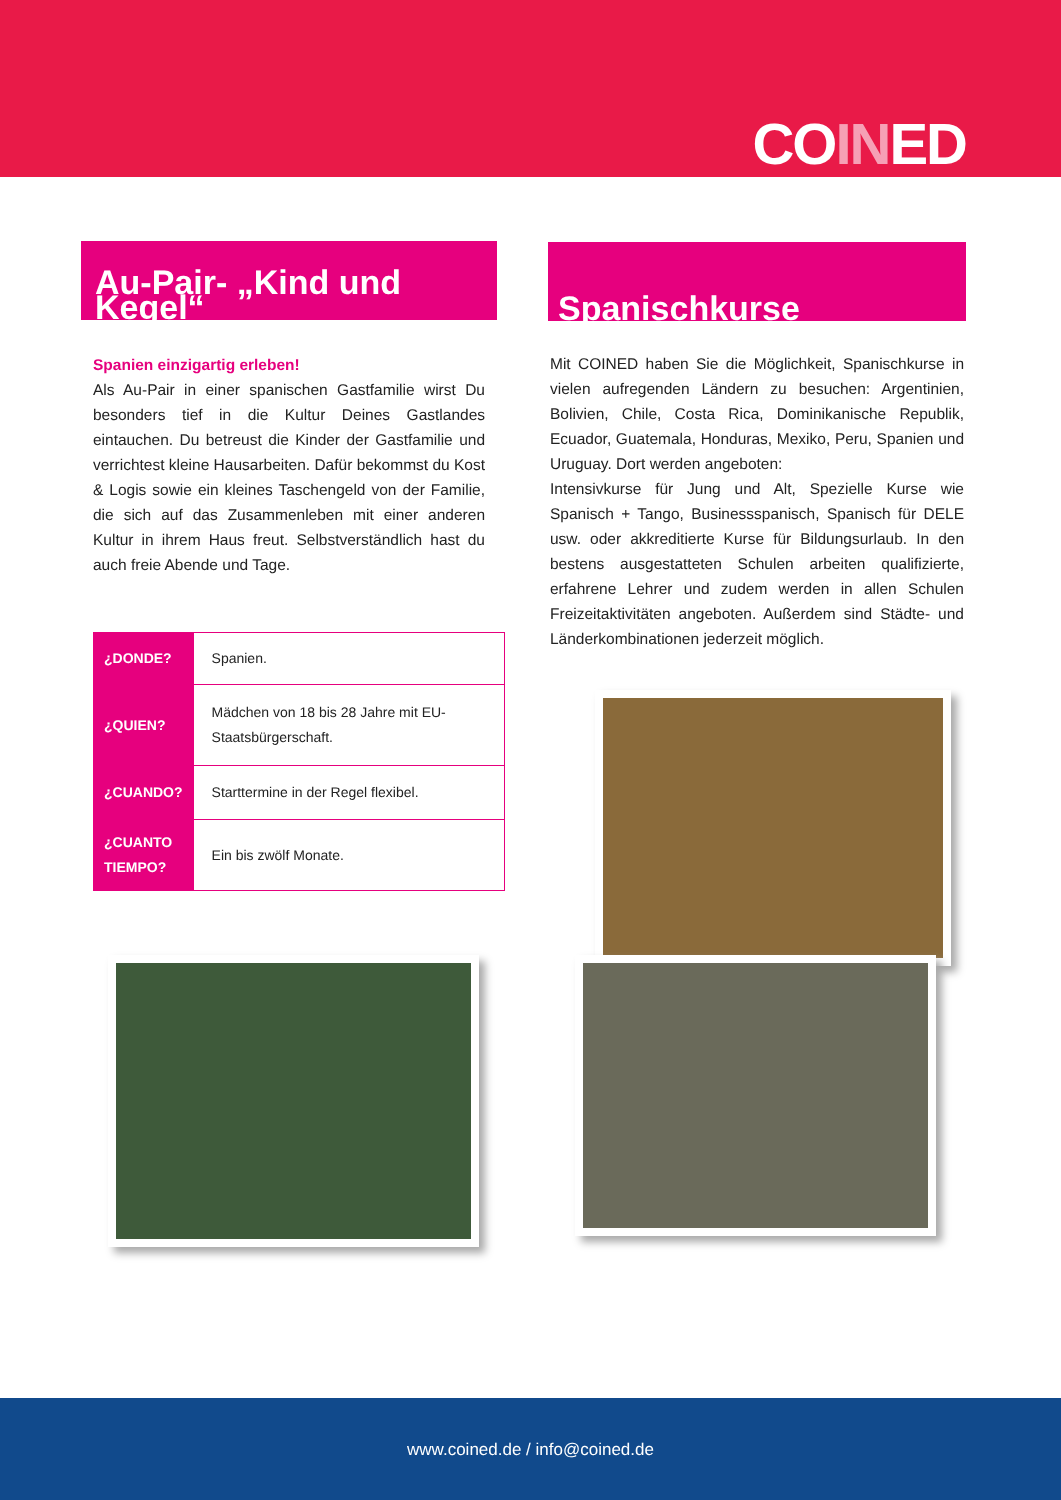COINED
Au-Pair- „Kind und Kegel“
Spanien einzigartig erleben!
Als Au-Pair in einer spanischen Gastfamilie wirst Du besonders tief in die Kultur Deines Gastlandes eintauchen. Du betreust die Kinder der Gastfamilie und verrichtest kleine Hausarbeiten. Dafür bekommst du Kost & Logis sowie ein kleines Taschengeld von der Familie, die sich auf das Zusammenleben mit einer anderen Kultur in ihrem Haus freut. Selbstverständlich hast du auch freie Abende und Tage.
| ¿DONDE? | Spanien. |
| ¿QUIEN? | Mädchen von 18 bis 28 Jahre mit EU-Staatsbürgerschaft. |
| ¿CUANDO? | Starttermine in der Regel flexibel. |
| ¿CUANTO TIEMPO? | Ein bis zwölf Monate. |
Spanischkurse
Mit COINED haben Sie die Möglichkeit, Spanischkurse in vielen aufregenden Ländern zu besuchen: Argentinien, Bolivien, Chile, Costa Rica, Dominikanische Republik, Ecuador, Guatemala, Honduras, Mexiko, Peru, Spanien und Uruguay. Dort werden angeboten:
Intensivkurse für Jung und Alt, Spezielle Kurse wie Spanisch + Tango, Businessspanisch, Spanisch für DELE usw. oder akkreditierte Kurse für Bildungsurlaub. In den bestens ausgestatteten Schulen arbeiten qualifizierte, erfahrene Lehrer und zudem werden in allen Schulen Freizeitaktivitäten angeboten. Außerdem sind Städte- und Länderkombinationen jederzeit möglich.
www.coined.de / info@coined.de